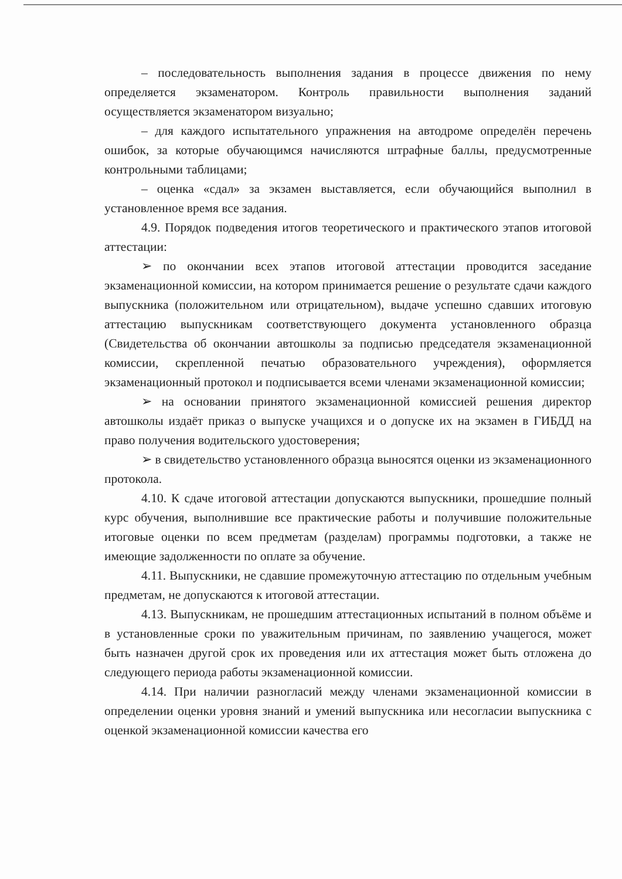– последовательность выполнения задания в процессе движения по нему определяется экзаменатором. Контроль правильности выполнения заданий осуществляется экзаменатором визуально;
– для каждого испытательного упражнения на автодроме определён перечень ошибок, за которые обучающимся начисляются штрафные баллы, предусмотренные контрольными таблицами;
– оценка «сдал» за экзамен выставляется, если обучающийся выполнил в установленное время все задания.
4.9. Порядок подведения итогов теоретического и практического этапов итоговой аттестации:
➢ по окончании всех этапов итоговой аттестации проводится заседание экзаменационной комиссии, на котором принимается решение о результате сдачи каждого выпускника (положительном или отрицательном), выдаче успешно сдавших итоговую аттестацию выпускникам соответствующего документа установленного образца (Свидетельства об окончании автошколы за подписью председателя экзаменационной комиссии, скрепленной печатью образовательного учреждения), оформляется экзаменационный протокол и подписывается всеми членами экзаменационной комиссии;
➢ на основании принятого экзаменационной комиссией решения директор автошколы издаёт приказ о выпуске учащихся и о допуске их на экзамен в ГИБДД на право получения водительского удостоверения;
➢ в свидетельство установленного образца выносятся оценки из экзаменационного протокола.
4.10. К сдаче итоговой аттестации допускаются выпускники, прошедшие полный курс обучения, выполнившие все практические работы и получившие положительные итоговые оценки по всем предметам (разделам) программы подготовки, а также не имеющие задолженности по оплате за обучение.
4.11. Выпускники, не сдавшие промежуточную аттестацию по отдельным учебным предметам, не допускаются к итоговой аттестации.
4.13. Выпускникам, не прошедшим аттестационных испытаний в полном объёме и в установленные сроки по уважительным причинам, по заявлению учащегося, может быть назначен другой срок их проведения или их аттестация может быть отложена до следующего периода работы экзаменационной комиссии.
4.14. При наличии разногласий между членами экзаменационной комиссии в определении оценки уровня знаний и умений выпускника или несогласии выпускника с оценкой экзаменационной комиссии качества его